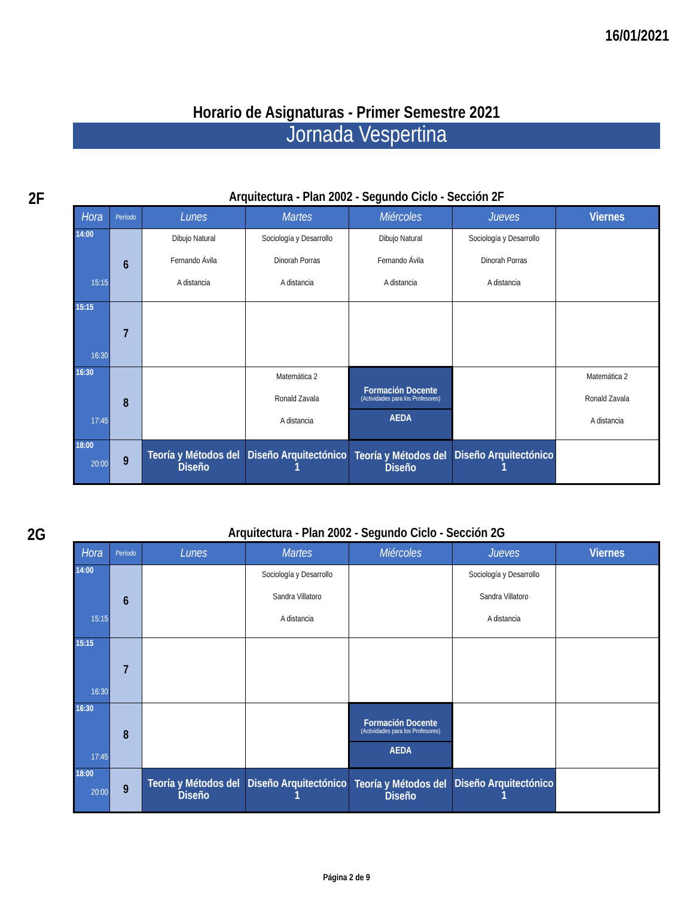16/01/2021
Horario de Asignaturas - Primer Semestre 2021
Jornada Vespertina
2F
Arquitectura - Plan 2002 - Segundo Ciclo - Sección 2F
| Hora | Período | Lunes | Martes | Miércoles | Jueves | Viernes |
| --- | --- | --- | --- | --- | --- | --- |
| 14:00 15:15 | 6 | Dibujo Natural Fernando Ávila A distancia | Sociología y Desarrollo Dinorah Porras A distancia | Dibujo Natural Fernando Ávila A distancia | Sociología y Desarrollo Dinorah Porras A distancia | |
| 15:15 16:30 | 7 | | | | | |
| 16:30 17:45 | 8 | | Matemática 2 Ronald Zavala A distancia | Formación Docente (Actividades para los Profesores) AEDA | | Matemática 2 Ronald Zavala A distancia |
| 18:00 20:00 | 9 | Teoría y Métodos del Diseño | Diseño Arquitectónico 1 | Teoría y Métodos del Diseño | Diseño Arquitectónico 1 | |
2G
Arquitectura - Plan 2002 - Segundo Ciclo - Sección 2G
| Hora | Período | Lunes | Martes | Miércoles | Jueves | Viernes |
| --- | --- | --- | --- | --- | --- | --- |
| 14:00 15:15 | 6 | | Sociología y Desarrollo Sandra Villatoro A distancia | | Sociología y Desarrollo Sandra Villatoro A distancia | |
| 15:15 16:30 | 7 | | | | | |
| 16:30 17:45 | 8 | | | Formación Docente (Actividades para los Profesores) AEDA | | |
| 18:00 20:00 | 9 | Teoría y Métodos del Diseño | Diseño Arquitectónico 1 | Teoría y Métodos del Diseño | Diseño Arquitectónico 1 | |
Página 2 de 9